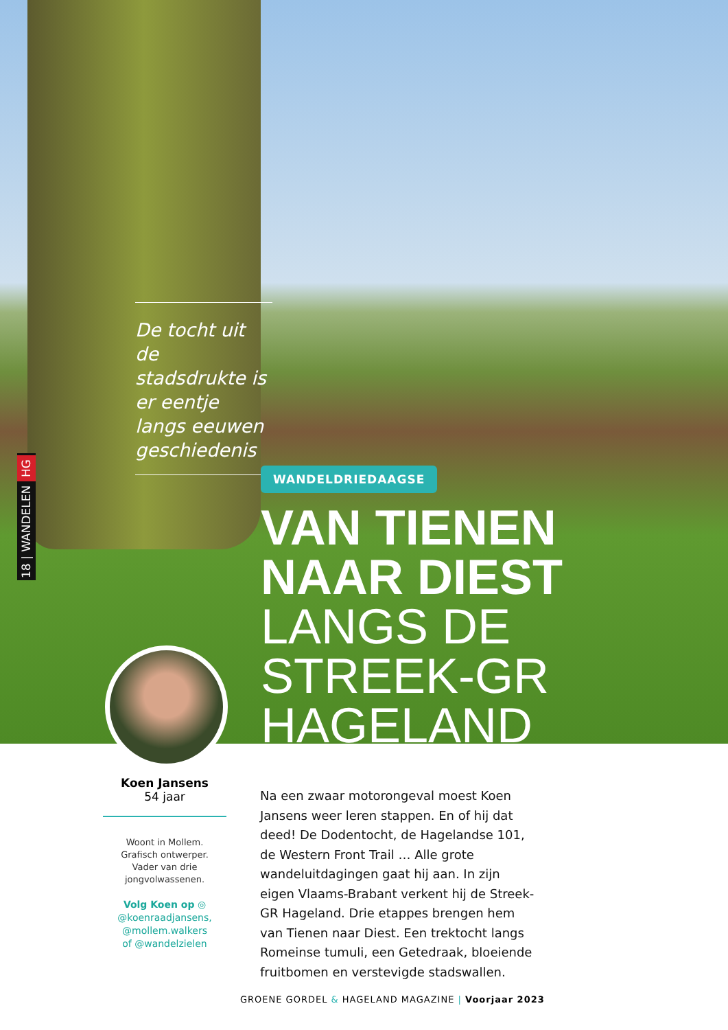De tocht uit de stadsdrukte is er eentje langs eeuwen geschiedenis
18 | WANDELEN HG
WANDELDRIEDAAGSE
VAN TIENEN
NAAR DIEST
LANGS DE STREEK-GR
HAGELAND
Koen Jansens
54 jaar
Woont in Mollem.
Grafisch ontwerper.
Vader van drie
jongvolwassenen.
Volg Koen op ◎
@koenraadjansens,
@mollem.walkers
of @wandelzielen
Na een zwaar motorongeval moest Koen Jansens weer leren stappen. En of hij dat deed! De Dodentocht, de Hagelandse 101, de Western Front Trail … Alle grote wandeluitdagingen gaat hij aan. In zijn eigen Vlaams-Brabant verkent hij de Streek-GR Hageland. Drie etappes brengen hem van Tienen naar Diest. Een trektocht langs Romeinse tumuli, een Getedraak, bloeiende fruitbomen en verstevigde stadswallen.
GROENE GORDEL & HAGELAND MAGAZINE | Voorjaar 2023